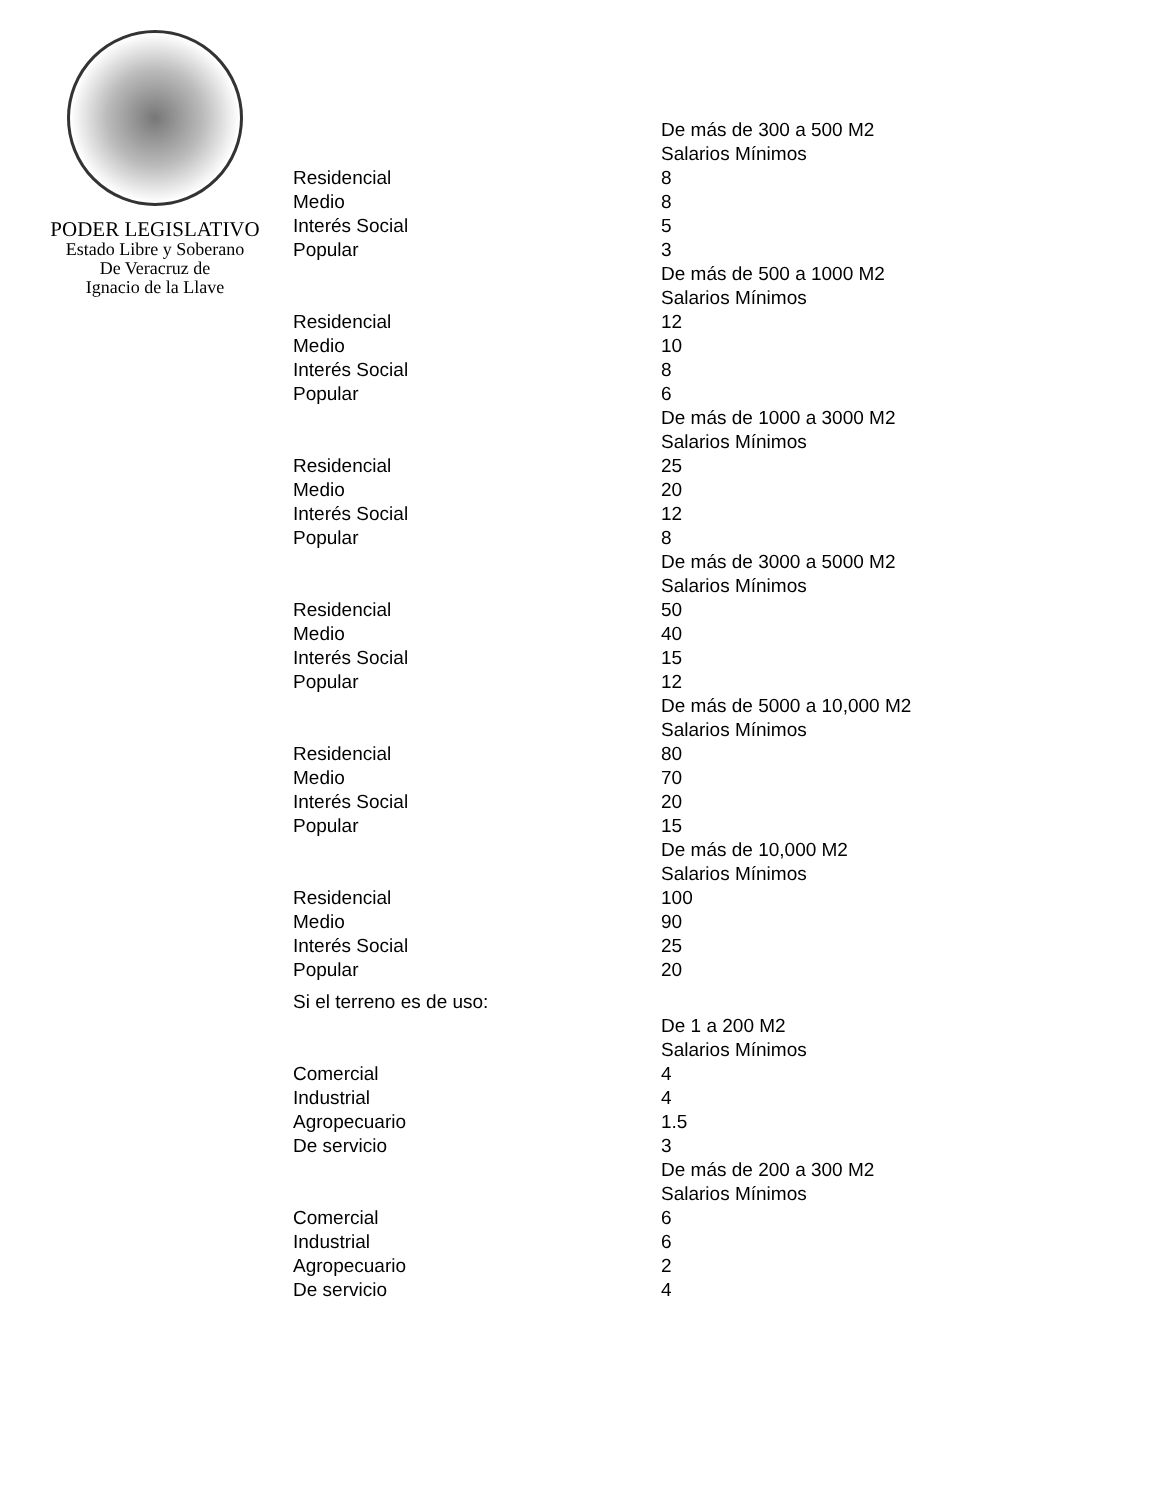PODER LEGISLATIVO
Estado Libre y Soberano
De Veracruz de
Ignacio de la Llave
| | De más de 300 a 500 M2 |
| | Salarios Mínimos |
| Residencial | 8 |
| Medio | 8 |
| Interés Social | 5 |
| Popular | 3 |
| | De más de 500 a 1000 M2 |
| | Salarios Mínimos |
| Residencial | 12 |
| Medio | 10 |
| Interés Social | 8 |
| Popular | 6 |
| | De más de 1000 a 3000 M2 |
| | Salarios Mínimos |
| Residencial | 25 |
| Medio | 20 |
| Interés Social | 12 |
| Popular | 8 |
| | De más de 3000 a 5000 M2 |
| | Salarios Mínimos |
| Residencial | 50 |
| Medio | 40 |
| Interés Social | 15 |
| Popular | 12 |
| | De más de 5000 a 10,000 M2 |
| | Salarios Mínimos |
| Residencial | 80 |
| Medio | 70 |
| Interés Social | 20 |
| Popular | 15 |
| | De más de 10,000 M2 |
| | Salarios Mínimos |
| Residencial | 100 |
| Medio | 90 |
| Interés Social | 25 |
| Popular | 20 |
| Si el terreno es de uso: | |
| | De 1 a 200 M2 |
| | Salarios Mínimos |
| Comercial | 4 |
| Industrial | 4 |
| Agropecuario | 1.5 |
| De servicio | 3 |
| | De más de 200 a 300 M2 |
| | Salarios Mínimos |
| Comercial | 6 |
| Industrial | 6 |
| Agropecuario | 2 |
| De servicio | 4 |